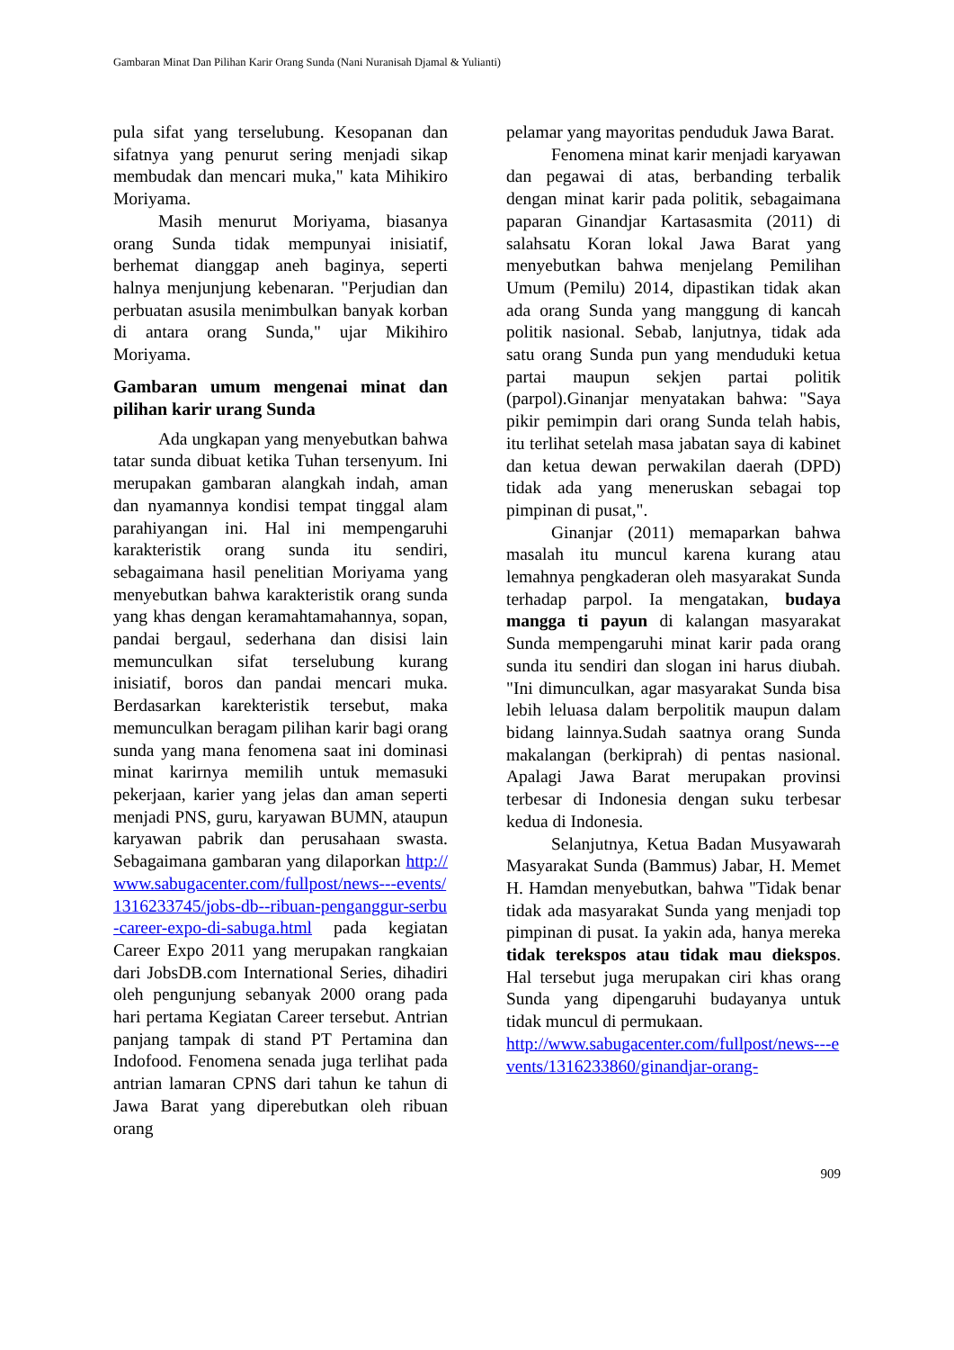Gambaran Minat Dan Pilihan Karir Orang Sunda (Nani Nuranisah Djamal & Yulianti)
pula sifat yang terselubung. Kesopanan dan sifatnya yang penurut sering menjadi sikap membudak dan mencari muka," kata Mihikiro Moriyama.
Masih menurut Moriyama, biasanya orang Sunda tidak mempunyai inisiatif, berhemat dianggap aneh baginya, seperti halnya menjunjung kebenaran. "Perjudian dan perbuatan asusila menimbulkan banyak korban di antara orang Sunda," ujar Mikihiro Moriyama.
Gambaran umum mengenai minat dan pilihan karir urang Sunda
Ada ungkapan yang menyebutkan bahwa tatar sunda dibuat ketika Tuhan tersenyum. Ini merupakan gambaran alangkah indah, aman dan nyamannya kondisi tempat tinggal alam parahiyangan ini. Hal ini mempengaruhi karakteristik orang sunda itu sendiri, sebagaimana hasil penelitian Moriyama yang menyebutkan bahwa karakteristik orang sunda yang khas dengan keramahtamahannya, sopan, pandai bergaul, sederhana dan disisi lain memunculkan sifat terselubung kurang inisiatif, boros dan pandai mencari muka. Berdasarkan karekteristik tersebut, maka memunculkan beragam pilihan karir bagi orang sunda yang mana fenomena saat ini dominasi minat karirnya memilih untuk memasuki pekerjaan, karier yang jelas dan aman seperti menjadi PNS, guru, karyawan BUMN, ataupun karyawan pabrik dan perusahaan swasta. Sebagaimana gambaran yang dilaporkan http://www.sabugacenter.com/fullpost/news---events/1316233745/jobs-db--ribuan-penganggur-serbu-career-expo-di-sabuga.html pada kegiatan Career Expo 2011 yang merupakan rangkaian dari JobsDB.com International Series, dihadiri oleh pengunjung sebanyak 2000 orang pada hari pertama Kegiatan Career tersebut. Antrian panjang tampak di stand PT Pertamina dan Indofood. Fenomena senada juga terlihat pada antrian lamaran CPNS dari tahun ke tahun di Jawa Barat yang diperebutkan oleh ribuan orang
pelamar yang mayoritas penduduk Jawa Barat.
Fenomena minat karir menjadi karyawan dan pegawai di atas, berbanding terbalik dengan minat karir pada politik, sebagaimana paparan Ginandjar Kartasasmita (2011) di salahsatu Koran lokal Jawa Barat yang menyebutkan bahwa menjelang Pemilihan Umum (Pemilu) 2014, dipastikan tidak akan ada orang Sunda yang manggung di kancah politik nasional. Sebab, lanjutnya, tidak ada satu orang Sunda pun yang menduduki ketua partai maupun sekjen partai politik (parpol).Ginanjar menyatakan bahwa: "Saya pikir pemimpin dari orang Sunda telah habis, itu terlihat setelah masa jabatan saya di kabinet dan ketua dewan perwakilan daerah (DPD) tidak ada yang meneruskan sebagai top pimpinan di pusat,".
Ginanjar (2011) memaparkan bahwa masalah itu muncul karena kurang atau lemahnya pengkaderan oleh masyarakat Sunda terhadap parpol. Ia mengatakan, budaya mangga ti payun di kalangan masyarakat Sunda mempengaruhi minat karir pada orang sunda itu sendiri dan slogan ini harus diubah. "Ini dimunculkan, agar masyarakat Sunda bisa lebih leluasa dalam berpolitik maupun dalam bidang lainnya.Sudah saatnya orang Sunda makalangan (berkiprah) di pentas nasional. Apalagi Jawa Barat merupakan provinsi terbesar di Indonesia dengan suku terbesar kedua di Indonesia.
Selanjutnya, Ketua Badan Musyawarah Masyarakat Sunda (Bammus) Jabar, H. Memet H. Hamdan menyebutkan, bahwa "Tidak benar tidak ada masyarakat Sunda yang menjadi top pimpinan di pusat. Ia yakin ada, hanya mereka tidak terekspos atau tidak mau diekspos. Hal tersebut juga merupakan ciri khas orang Sunda yang dipengaruhi budayanya untuk tidak muncul di permukaan.
http://www.sabugacenter.com/fullpost/news---events/1316233860/ginandjar-orang-
909